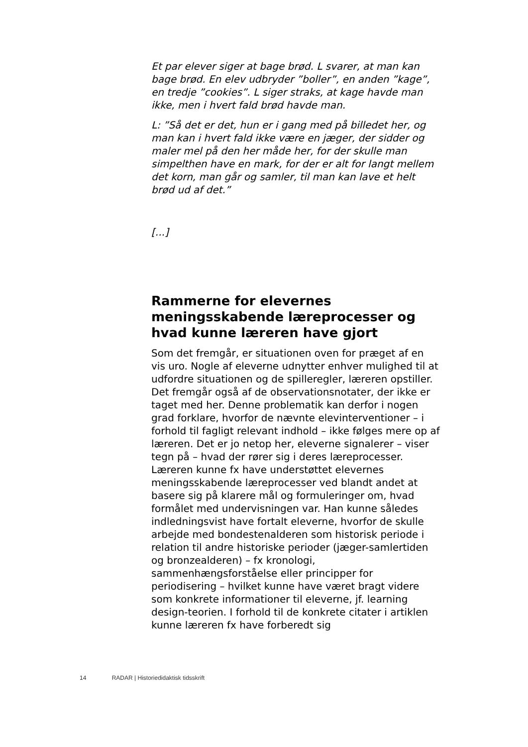Et par elever siger at bage brød. L svarer, at man kan bage brød. En elev udbryder ”boller”, en anden ”kage”, en tredje ”cookies”. L siger straks, at kage havde man ikke, men i hvert fald brød havde man.
L: ”Så det er det, hun er i gang med på billedet her, og man kan i hvert fald ikke være en jæger, der sidder og maler mel på den her måde her, for der skulle man simpelthen have en mark, for der er alt for langt mellem det korn, man går og samler, til man kan lave et helt brød ud af det.”
[...]
Rammerne for elevernes meningsskabende læreprocesser og hvad kunne læreren have gjort
Som det fremgår, er situationen oven for præget af en vis uro. Nogle af eleverne udnytter enhver mulighed til at udfordre situationen og de spilleregler, læreren opstiller. Det fremgår også af de observationsnotater, der ikke er taget med her. Denne problematik kan derfor i nogen grad forklare, hvorfor de nævnte elevinterventioner – i forhold til fagligt relevant indhold – ikke følges mere op af læreren. Det er jo netop her, eleverne signalerer – viser tegn på – hvad der rører sig i deres læreprocesser. Læreren kunne fx have understøttet elevernes meningsskabende læreprocesser ved blandt andet at basere sig på klarere mål og formuleringer om, hvad formålet med undervisningen var. Han kunne således indledningsvist have fortalt eleverne, hvorfor de skulle arbejde med bondestenalderen som historisk periode i relation til andre historiske perioder (jæger-samlertiden og bronzealderen) – fx kronologi, sammenhængsforståelse eller principper for periodisering – hvilket kunne have været bragt videre som konkrete informationer til eleverne, jf. learning design-teorien. I forhold til de konkrete citater i artiklen kunne læreren fx have forberedt sig
14 RADAR | Historiedidaktisk tidsskrift